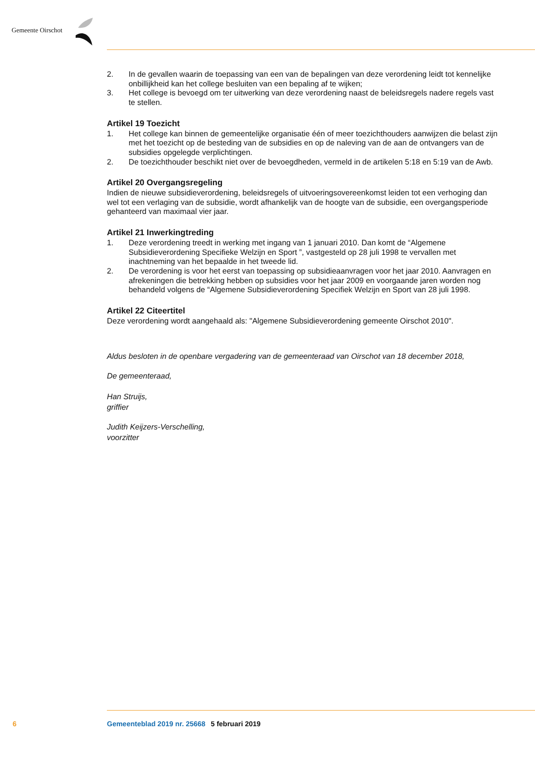Gemeente Oirschot
2. In de gevallen waarin de toepassing van een van de bepalingen van deze verordening leidt tot kennelijke onbillijkheid kan het college besluiten van een bepaling af te wijken;
3. Het college is bevoegd om ter uitwerking van deze verordening naast de beleidsregels nadere regels vast te stellen.
Artikel 19 Toezicht
1. Het college kan binnen de gemeentelijke organisatie één of meer toezichthouders aanwijzen die belast zijn met het toezicht op de besteding van de subsidies en op de naleving van de aan de ontvangers van de subsidies opgelegde verplichtingen.
2. De toezichthouder beschikt niet over de bevoegdheden, vermeld in de artikelen 5:18 en 5:19 van de Awb.
Artikel 20 Overgangsregeling
Indien de nieuwe subsidieverordening, beleidsregels of uitvoeringsovereenkomst leiden tot een verhoging dan wel tot een verlaging van de subsidie, wordt afhankelijk van de hoogte van de subsidie, een overgangsperiode gehanteerd van maximaal vier jaar.
Artikel 21 Inwerkingtreding
1. Deze verordening treedt in werking met ingang van 1 januari 2010. Dan komt de “Algemene Subsidieverordening Specifieke Welzijn en Sport ”, vastgesteld op 28 juli 1998 te vervallen met inachtneming van het bepaalde in het tweede lid.
2. De verordening is voor het eerst van toepassing op subsidieaanvragen voor het jaar 2010. Aanvragen en afrekeningen die betrekking hebben op subsidies voor het jaar 2009 en voorgaande jaren worden nog behandeld volgens de “Algemene Subsidieverordening Specifiek Welzijn en Sport van 28 juli 1998.
Artikel 22 Citeertitel
Deze verordening wordt aangehaald als: "Algemene Subsidieverordening gemeente Oirschot 2010".
Aldus besloten in de openbare vergadering van de gemeenteraad van Oirschot van 18 december 2018,
De gemeenteraad,
Han Struijs,
griffier
Judith Keijzers-Verschelling,
voorzitter
6 Gemeenteblad 2019 nr. 25668 5 februari 2019